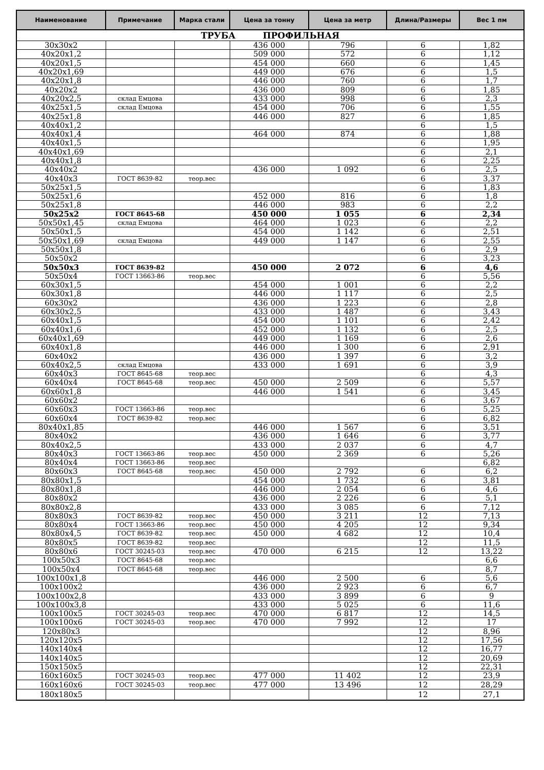| Наименование | Примечание | Марка стали | Цена за тонну | Цена за метр | Длина/Размеры | Вес 1 пм |
| --- | --- | --- | --- | --- | --- | --- |
| ТРУБА ПРОФИЛЬНАЯ | | | | | | |
| 30х30х2 | | | 436 000 | 796 | 6 | 1,82 |
| 40х20х1,2 | | | 509 000 | 572 | 6 | 1,12 |
| 40х20х1,5 | | | 454 000 | 660 | 6 | 1,45 |
| 40х20х1,69 | | | 449 000 | 676 | 6 | 1,5 |
| 40х20х1,8 | | | 446 000 | 760 | 6 | 1,7 |
| 40х20х2 | | | 436 000 | 809 | 6 | 1,85 |
| 40х20х2,5 | склад Емцова | | 433 000 | 998 | 6 | 2,3 |
| 40х25х1,5 | склад Емцова | | 454 000 | 706 | 6 | 1,55 |
| 40х25х1,8 | | | 446 000 | 827 | 6 | 1,85 |
| 40х40х1,2 | | | | | 6 | 1,5 |
| 40х40х1,4 | | | 464 000 | 874 | 6 | 1,88 |
| 40х40х1,5 | | | | | 6 | 1,95 |
| 40х40х1,69 | | | | | 6 | 2,1 |
| 40х40х1,8 | | | | | 6 | 2,25 |
| 40х40х2 | | | 436 000 | 1 092 | 6 | 2,5 |
| 40х40х3 | ГОСТ 8639-82 | теор.вес | | | 6 | 3,37 |
| 50х25х1,5 | | | | | 6 | 1,83 |
| 50х25х1,6 | | | 452 000 | 816 | 6 | 1,8 |
| 50х25х1,8 | | | 446 000 | 983 | 6 | 2,2 |
| 50х25х2 | ГОСТ 8645-68 | | 450 000 | 1 055 | 6 | 2,34 |
| 50х50х1,45 | склад Емцова | | 464 000 | 1 023 | 6 | 2,2 |
| 50х50х1,5 | | | 454 000 | 1 142 | 6 | 2,51 |
| 50х50х1,69 | склад Емцова | | 449 000 | 1 147 | 6 | 2,55 |
| 50х50х1,8 | | | | | 6 | 2,9 |
| 50х50х2 | | | | | 6 | 3,23 |
| 50х50х3 | ГОСТ 8639-82 | | 450 000 | 2 072 | 6 | 4,6 |
| 50х50х4 | ГОСТ 13663-86 | теор.вес | | | 6 | 5,56 |
| 60х30х1,5 | | | 454 000 | 1 001 | 6 | 2,2 |
| 60х30х1,8 | | | 446 000 | 1 117 | 6 | 2,5 |
| 60х30х2 | | | 436 000 | 1 223 | 6 | 2,8 |
| 60х30х2,5 | | | 433 000 | 1 487 | 6 | 3,43 |
| 60х40х1,5 | | | 454 000 | 1 101 | 6 | 2,42 |
| 60х40х1,6 | | | 452 000 | 1 132 | 6 | 2,5 |
| 60х40х1,69 | | | 449 000 | 1 169 | 6 | 2,6 |
| 60х40х1,8 | | | 446 000 | 1 300 | 6 | 2,91 |
| 60х40х2 | | | 436 000 | 1 397 | 6 | 3,2 |
| 60х40х2,5 | склад Емцова | | 433 000 | 1 691 | 6 | 3,9 |
| 60х40х3 | ГОСТ 8645-68 | теор.вес | | | 6 | 4,3 |
| 60х40х4 | ГОСТ 8645-68 | теор.вес | 450 000 | 2 509 | 6 | 5,57 |
| 60х60х1,8 | | | 446 000 | 1 541 | 6 | 3,45 |
| 60х60х2 | | | | | 6 | 3,67 |
| 60х60х3 | ГОСТ 13663-86 | теор.вес | | | 6 | 5,25 |
| 60х60х4 | ГОСТ 8639-82 | теор.вес | | | 6 | 6,82 |
| 80х40х1,85 | | | 446 000 | 1 567 | 6 | 3,51 |
| 80х40х2 | | | 436 000 | 1 646 | 6 | 3,77 |
| 80х40х2,5 | | | 433 000 | 2 037 | 6 | 4,7 |
| 80х40х3 | ГОСТ 13663-86 | теор.вес | 450 000 | 2 369 | 6 | 5,26 |
| 80х40х4 | ГОСТ 13663-86 | теор.вес | | | | 6,82 |
| 80х60х3 | ГОСТ 8645-68 | теор.вес | 450 000 | 2 792 | 6 | 6,2 |
| 80х80х1,5 | | | 454 000 | 1 732 | 6 | 3,81 |
| 80х80х1,8 | | | 446 000 | 2 054 | 6 | 4,6 |
| 80х80х2 | | | 436 000 | 2 226 | 6 | 5,1 |
| 80х80х2,8 | | | 433 000 | 3 085 | 6 | 7,12 |
| 80х80х3 | ГОСТ 8639-82 | теор.вес | 450 000 | 3 211 | 12 | 7,13 |
| 80х80х4 | ГОСТ 13663-86 | теор.вес | 450 000 | 4 205 | 12 | 9,34 |
| 80х80х4,5 | ГОСТ 8639-82 | теор.вес | 450 000 | 4 682 | 12 | 10,4 |
| 80х80х5 | ГОСТ 8639-82 | теор.вес | | | 12 | 11,5 |
| 80х80х6 | ГОСТ 30245-03 | теор.вес | 470 000 | 6 215 | 12 | 13,22 |
| 100х50х3 | ГОСТ 8645-68 | теор.вес | | | | 6,6 |
| 100х50х4 | ГОСТ 8645-68 | теор.вес | | | | 8,7 |
| 100х100х1,8 | | | 446 000 | 2 500 | 6 | 5,6 |
| 100х100х2 | | | 436 000 | 2 923 | 6 | 6,7 |
| 100х100х2,8 | | | 433 000 | 3 899 | 6 | 9 |
| 100х100х3,8 | | | 433 000 | 5 025 | 6 | 11,6 |
| 100х100х5 | ГОСТ 30245-03 | теор.вес | 470 000 | 6 817 | 12 | 14,5 |
| 100х100х6 | ГОСТ 30245-03 | теор.вес | 470 000 | 7 992 | 12 | 17 |
| 120х80х3 | | | | | 12 | 8,96 |
| 120х120х5 | | | | | 12 | 17,56 |
| 140х140х4 | | | | | 12 | 16,77 |
| 140х140х5 | | | | | 12 | 20,69 |
| 150х150х5 | | | | | 12 | 22,31 |
| 160х160х5 | ГОСТ 30245-03 | теор.вес | 477 000 | 11 402 | 12 | 23,9 |
| 160х160х6 | ГОСТ 30245-03 | теор.вес | 477 000 | 13 496 | 12 | 28,29 |
| 180х180х5 | | | | | 12 | 27,1 |